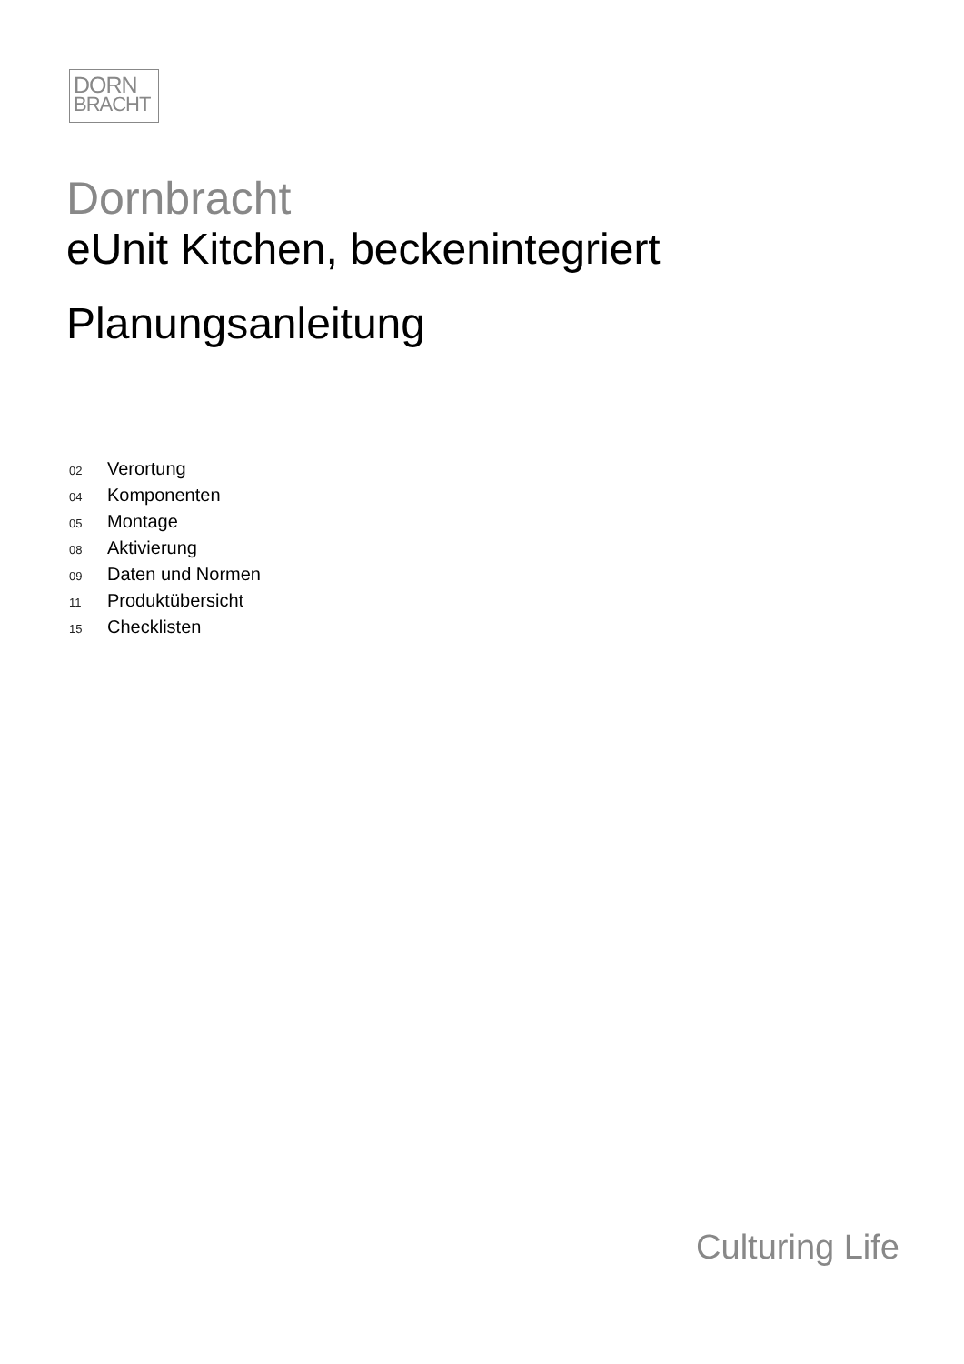DORN
BRACHT
Dornbracht
eUnit Kitchen, beckenintegriert
Planungsanleitung
02 Verortung
04 Komponenten
05 Montage
08 Aktivierung
09 Daten und Normen
11 Produktübersicht
15 Checklisten
Culturing Life